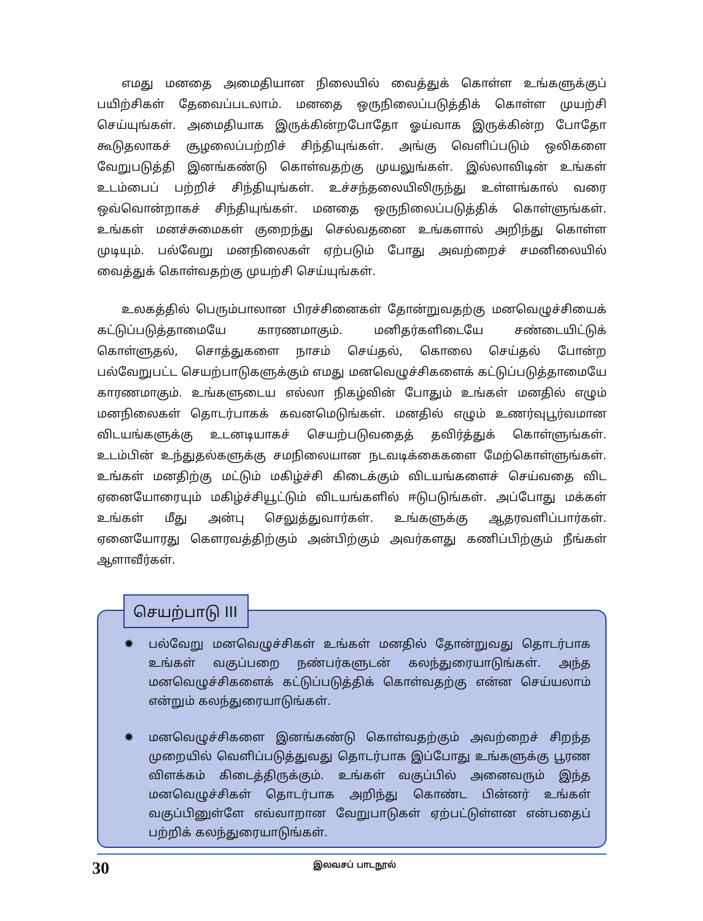எமது மனதை அமைதியான நிலையில் வைத்துக் கொள்ள உங்களுக்குப் பயிற்சிகள் தேவைப்படலாம். மனதை ஒருநிலைப்படுத்திக் கொள்ள முயற்சி செய்யுங்கள். அமைதியாக இருக்கின்றபோதோ ஓய்வாக இருக்கின்ற போதோ கூடுதலாகச் சூழலைப்பற்றிச் சிந்தியுங்கள். அங்கு வெளிப்படும் ஒலிகளை வேறுபடுத்தி இனங்கண்டு கொள்வதற்கு முயலுங்கள். இல்லாவிடின் உங்கள் உடம்பைப் பற்றிச் சிந்தியுங்கள். உச்சந்தலையிலிருந்து உள்ளங்கால் வரை ஒவ்வொன்றாகச் சிந்தியுங்கள். மனதை ஒருநிலைப்படுத்திக் கொள்ளுங்கள். உங்கள் மனச்சுமைகள் குறைந்து செல்வதனை உங்களால் அறிந்து கொள்ள முடியும். பல்வேறு மனநிலைகள் ஏற்படும் போது அவற்றைச் சமனிலையில் வைத்துக் கொள்வதற்கு முயற்சி செய்யுங்கள்.
உலகத்தில் பெரும்பாலான பிரச்சினைகள் தோன்றுவதற்கு மனவெழுச்சியைக் கட்டுப்படுத்தாமையே காரணமாகும். மனிதர்களிடையே சண்டையிட்டுக் கொள்ளுதல், சொத்துகளை நாசம் செய்தல், கொலை செய்தல் போன்ற பல்வேறுபட்ட செயற்பாடுகளுக்கும் எமது மனவெழுச்சிகளைக் கட்டுப்படுத்தாமையே காரணமாகும். உங்களுடைய எல்லா நிகழ்வின் போதும் உங்கள் மனதில் எழும் மனநிலைகள் தொடர்பாகக் கவனமெடுங்கள். மனதில் எழும் உணர்வுபூர்வமான விடயங்களுக்கு உடனடியாகச் செயற்படுவதைத் தவிர்த்துக் கொள்ளுங்கள். உடம்பின் உந்துதல்களுக்கு சமநிலையான நடவடிக்கைகளை மேற்கொள்ளுங்கள். உங்கள் மனதிற்கு மட்டும் மகிழ்ச்சி கிடைக்கும் விடயங்களைச் செய்வதை விட ஏனையோரையும் மகிழ்ச்சியூட்டும் விடயங்களில் ஈடுபடுங்கள். அப்போது மக்கள் உங்கள் மீது அன்பு செலுத்துவார்கள். உங்களுக்கு ஆதரவளிப்பார்கள். ஏனையோரது கௌரவத்திற்கும் அன்பிற்கும் அவர்களது கணிப்பிற்கும் நீங்கள் ஆளாவீர்கள்.
✹ பல்வேறு மனவெழுச்சிகள் உங்கள் மனதில் தோன்றுவது தொடர்பாக உங்கள் வகுப்பறை நண்பர்களுடன் கலந்துரையாடுங்கள். அந்த மனவெழுச்சிகளைக் கட்டுப்படுத்திக் கொள்வதற்கு என்ன செய்யலாம் என்றும் கலந்துரையாடுங்கள்.
✹ மனவெழுச்சிகளை இனங்கண்டு கொள்வதற்கும் அவற்றைச் சிறந்த முறையில் வெளிப்படுத்துவது தொடர்பாக இப்போது உங்களுக்கு பூரண விளக்கம் கிடைத்திருக்கும். உங்கள் வகுப்பில் அனைவரும் இந்த மனவெழுச்சிகள் தொடர்பாக அறிந்து கொண்ட பின்னர் உங்கள் வகுப்பினுள்ளே எவ்வாறான வேறுபாடுகள் ஏற்பட்டுள்ளன என்பதைப் பற்றிக் கலந்துரையாடுங்கள்.
செயற்பாடு III
30 இலவசப் பாடநூல்